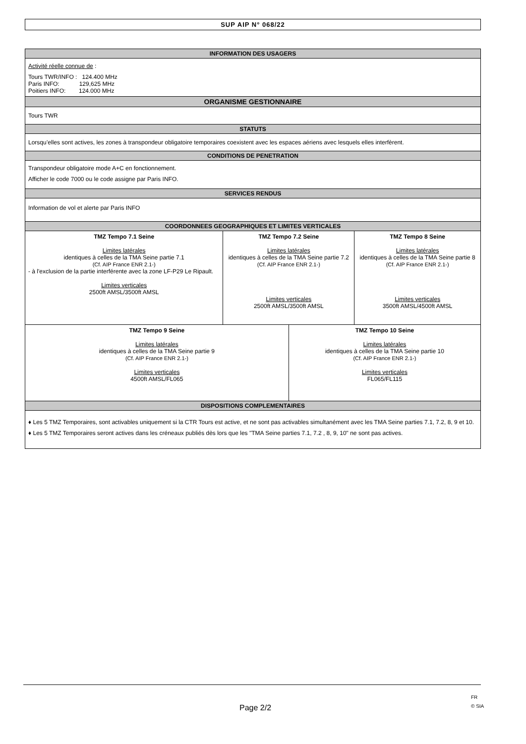SUP AIP N° 068/22
| INFORMATION DES USAGERS | | | |
| --- | --- | --- | --- |
| Activité réelle connue de : Tours TWR/INFO : 124.400 MHz Paris INFO: 129,625 MHz Poitiers INFO: 124.000 MHz | | | |
| ORGANISME GESTIONNAIRE | | | |
| Tours TWR | | | |
| STATUTS | | | |
| Lorsqu’elles sont actives, les zones à transpondeur obligatoire temporaires coexistent avec les espaces aériens avec lesquels elles interfèrent. | | | |
| CONDITIONS DE PENETRATION | | | |
| Transpondeur obligatoire mode A+C en fonctionnement. Afficher le code 7000 ou le code assigne par Paris INFO. | | | |
| SERVICES RENDUS | | | |
| Information de vol et alerte par Paris INFO | | | |
| COORDONNEES GEOGRAPHIQUES ET LIMITES VERTICALES | | | |
| TMZ Tempo 7.1 Seine Limites latérales identiques à celles de la TMA Seine partie 7.1 (Cf. AIP France ENR 2.1-) - à l'exclusion de la partie interférente avec la zone LF-P29 Le Ripault. Limites verticales 2500ft AMSL/3500ft AMSL | TMZ Tempo 7.2 Seine Limites latérales identiques à celles de la TMA Seine partie 7.2 (Cf. AIP France ENR 2.1-) Limites verticales 2500ft AMSL/3500ft AMSL | | TMZ Tempo 8 Seine Limites latérales identiques à celles de la TMA Seine partie 8 (Cf. AIP France ENR 2.1-) Limites verticales 3500ft AMSL/4500ft AMSL |
| TMZ Tempo 9 Seine Limites latérales identiques à celles de la TMA Seine partie 9 (Cf. AIP France ENR 2.1-) Limites verticales 4500ft AMSL/FL065 | | TMZ Tempo 10 Seine Limites latérales identiques à celles de la TMA Seine partie 10 (Cf. AIP France ENR 2.1-) Limites verticales FL065/FL115 | |
| DISPOSITIONS COMPLEMENTAIRES | | | |
| ♦ Les 5 TMZ Temporaires, sont activables uniquement si la CTR Tours est active, et ne sont pas activables simultanément avec les TMA Seine parties 7.1, 7.2, 8, 9 et 10. ♦ Les 5 TMZ Temporaires seront actives dans les créneaux publiés dès lors que les "TMA Seine parties 7.1, 7.2 , 8, 9, 10" ne sont pas actives. | | | |
Page 2/2
FR
© SIA